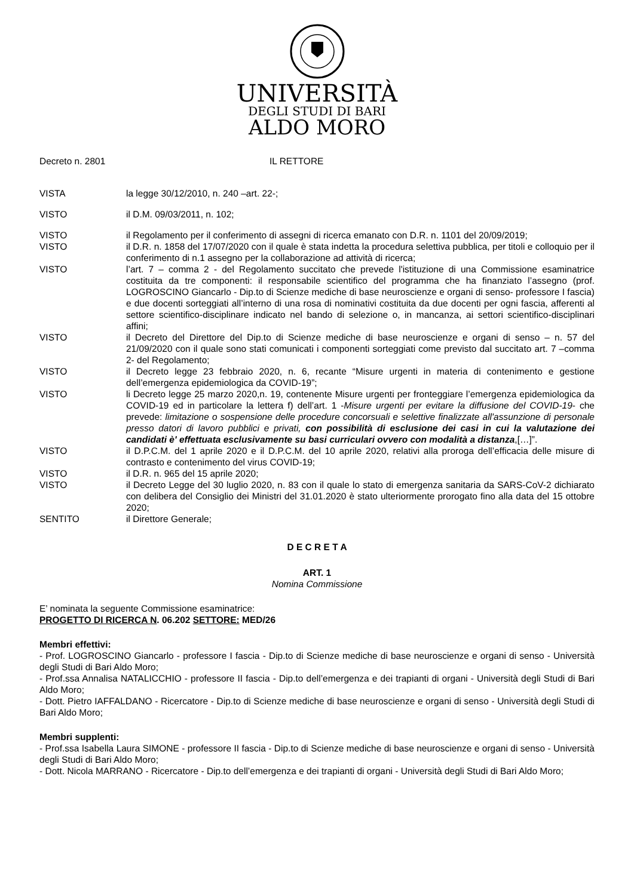UNIVERSITÀ
DEGLI STUDI DI BARI
ALDO MORO
Decreto n. 2801 IL RETTORE
VISTA la legge 30/12/2010, n. 240 –art. 22-;
VISTO il D.M. 09/03/2011, n. 102;
VISTO il Regolamento per il conferimento di assegni di ricerca emanato con D.R. n. 1101 del 20/09/2019;
VISTO il D.R. n. 1858 del 17/07/2020 con il quale è stata indetta la procedura selettiva pubblica, per titoli e colloquio per il conferimento di n.1 assegno per la collaborazione ad attività di ricerca;
VISTO l’art. 7 – comma 2 - del Regolamento succitato che prevede l'istituzione di una Commissione esaminatrice costituita da tre componenti: il responsabile scientifico del programma che ha finanziato l’assegno (prof. LOGROSCINO Giancarlo - Dip.to di Scienze mediche di base neuroscienze e organi di senso- professore I fascia) e due docenti sorteggiati all’interno di una rosa di nominativi costituita da due docenti per ogni fascia, afferenti al settore scientifico-disciplinare indicato nel bando di selezione o, in mancanza, ai settori scientifico-disciplinari affini;
VISTO il Decreto del Direttore del Dip.to di Scienze mediche di base neuroscienze e organi di senso – n. 57 del 21/09/2020 con il quale sono stati comunicati i componenti sorteggiati come previsto dal succitato art. 7 –comma 2- del Regolamento;
VISTO il Decreto legge 23 febbraio 2020, n. 6, recante “Misure urgenti in materia di contenimento e gestione dell’emergenza epidemiologica da COVID-19”;
VISTO li Decreto legge 25 marzo 2020,n. 19, contenente Misure urgenti per fronteggiare l’emergenza epidemiologica da COVID-19 ed in particolare la lettera f) dell’art. 1 -Misure urgenti per evitare la diffusione del COVID-19- che prevede: limitazione o sospensione delle procedure concorsuali e selettive finalizzate all'assunzione di personale presso datori di lavoro pubblici e privati, con possibilità di esclusione dei casi in cui la valutazione dei candidati è' effettuata esclusivamente su basi curriculari ovvero con modalità a distanza,[…]”.
VISTO il D.P.C.M. del 1 aprile 2020 e il D.P.C.M. del 10 aprile 2020, relativi alla proroga dell’efficacia delle misure di contrasto e contenimento del virus COVID-19;
VISTO il D.R. n. 965 del 15 aprile 2020;
VISTO il Decreto Legge del 30 luglio 2020, n. 83 con il quale lo stato di emergenza sanitaria da SARS-CoV-2 dichiarato con delibera del Consiglio dei Ministri del 31.01.2020 è stato ulteriormente prorogato fino alla data del 15 ottobre 2020;
SENTITO il Direttore Generale;
D E C R E T A
ART. 1
Nomina Commissione
E’ nominata la seguente Commissione esaminatrice:
PROGETTO DI RICERCA N. 06.202 SETTORE: MED/26
Membri effettivi:
- Prof. LOGROSCINO Giancarlo - professore I fascia - Dip.to di Scienze mediche di base neuroscienze e organi di senso - Università degli Studi di Bari Aldo Moro;
- Prof.ssa Annalisa NATALICCHIO - professore II fascia - Dip.to dell’emergenza e dei trapianti di organi - Università degli Studi di Bari Aldo Moro;
- Dott. Pietro IAFFALDANO - Ricercatore - Dip.to di Scienze mediche di base neuroscienze e organi di senso - Università degli Studi di Bari Aldo Moro;
Membri supplenti:
- Prof.ssa Isabella Laura SIMONE - professore II fascia - Dip.to di Scienze mediche di base neuroscienze e organi di senso - Università degli Studi di Bari Aldo Moro;
- Dott. Nicola MARRANO - Ricercatore - Dip.to dell’emergenza e dei trapianti di organi - Università degli Studi di Bari Aldo Moro;